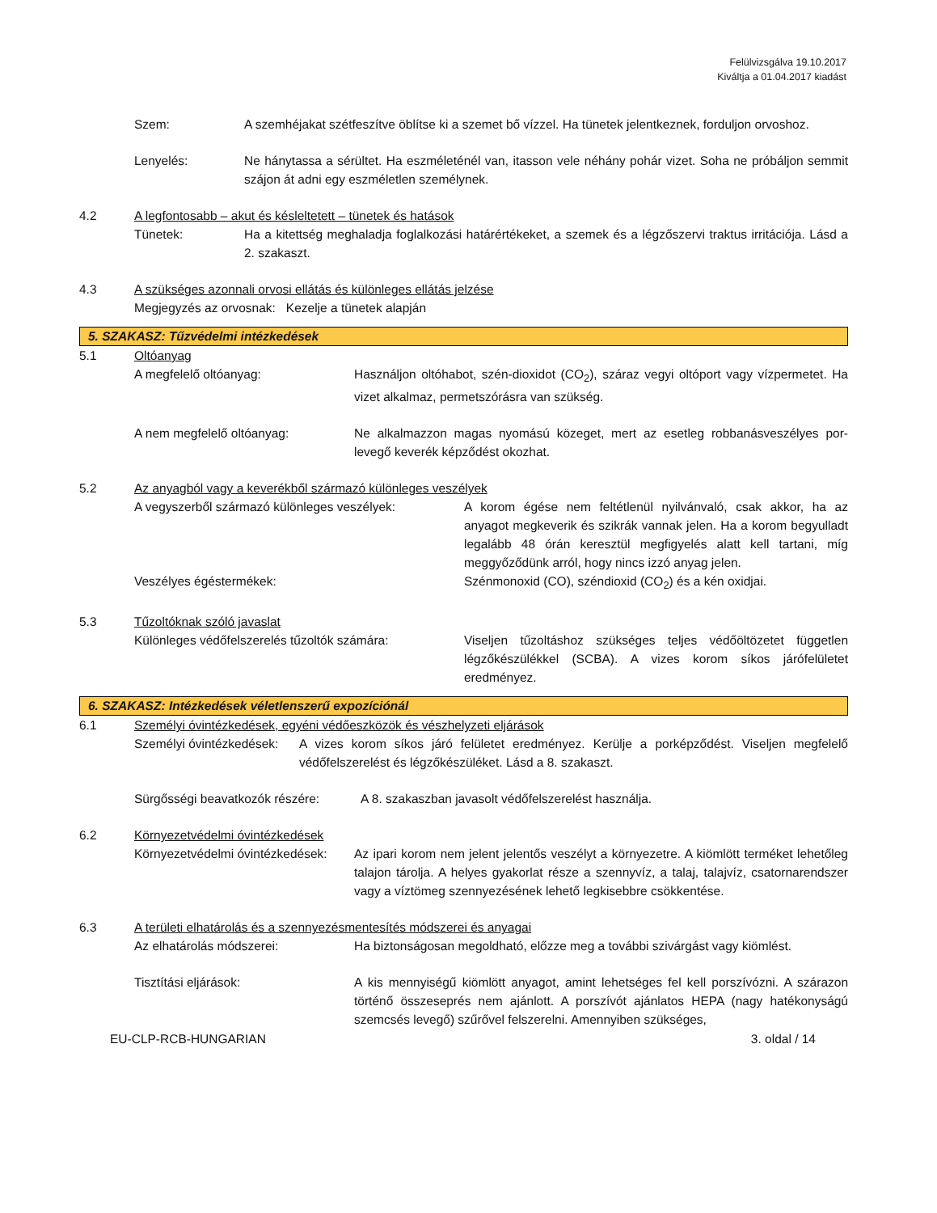Felülvizsgálva 19.10.2017
Kiváltja a 01.04.2017 kiadást
Szem: A szemhéjakat szétfeszítve öblítse ki a szemet bő vízzel. Ha tünetek jelentkeznek, forduljon orvoshoz.
Lenyelés: Ne hánytassa a sérültet. Ha eszméleténél van, itasson vele néhány pohár vizet. Soha ne próbáljon semmit szájon át adni egy eszméletlen személynek.
4.2 A legfontosabb – akut és késleltetett – tünetek és hatások
Tünetek: Ha a kitettség meghaladja foglalkozási határértékeket, a szemek és a légzőszervi traktus irritációja. Lásd a 2. szakaszt.
4.3 A szükséges azonnali orvosi ellátás és különleges ellátás jelzése
Megjegyzés az orvosnak: Kezelje a tünetek alapján
5. SZAKASZ: Tűzvédelmi intézkedések
5.1 Oltóanyag
A megfelelő oltóanyag: Használjon oltóhabot, szén-dioxidot (CO<sub>2</sub>), száraz vegyi oltóport vagy vízpermetet. Ha vizet alkalmaz, permetszórásra van szükség.
A nem megfelelő oltóanyag: Ne alkalmazzon magas nyomású közeget, mert az esetleg robbanásveszélyes por-levegő keverék képződést okozhat.
5.2 Az anyagból vagy a keverékből származó különleges veszélyek
A vegyszerből származó különleges veszélyek:
A korom égése nem feltétlenül nyilvánvaló, csak akkor, ha az anyagot megkeverik és szikrák vannak jelen. Ha a korom begyulladt legalább 48 órán keresztül megfigyelés alatt kell tartani, míg meggyőződünk arról, hogy nincs izzó anyag jelen.
Veszélyes égéstermékek: Szénmonoxid (CO), széndioxid (CO<sub>2</sub>) és a kén oxidjai.
5.3 Tűzoltóknak szóló javaslat
Különleges védőfelszerelés tűzoltók számára:
Viseljen tűzoltáshoz szükséges teljes védőöltözetet független légzőkészülékkel (SCBA). A vizes korom síkos járófelületet eredményez.
6. SZAKASZ: Intézkedések véletlenszerű expozíciónál
6.1 Személyi óvintézkedések, egyéni védőeszközök és vészhelyzeti eljárások
Személyi óvintézkedések:
A vizes korom síkos járó felületet eredményez. Kerülje a porképződést. Viseljen megfelelő védőfelszerelést és légzőkészüléket. Lásd a 8. szakaszt.
Sürgősségi beavatkozók részére:
A 8. szakaszban javasolt védőfelszerelést használja.
6.2 Környezetvédelmi óvintézkedések
Környezetvédelmi óvintézkedések:
Az ipari korom nem jelent jelentős veszélyt a környezetre. A kiömlött terméket lehetőleg talajon tárolja. A helyes gyakorlat része a szennyvíz, a talaj, talajvíz, csatornarendszer vagy a víztömeg szennyezésének lehető legkisebbre csökkentése.
6.3 A területi elhatárolás és a szennyezésmentesítés módszerei és anyagai
Az elhatárolás módszerei: Ha biztonságosan megoldható, előzze meg a további szivárgást vagy kiömlést.
Tisztítási eljárások: A kis mennyiségű kiömlött anyagot, amint lehetséges fel kell porszívózni. A szárazon történő összeseprés nem ajánlott. A porszívót ajánlatos HEPA (nagy hatékonyságú szemcsés levegő) szűrővel felszerelni. Amennyiben szükséges,
EU-CLP-RCB-HUNGARIAN 3. oldal / 14